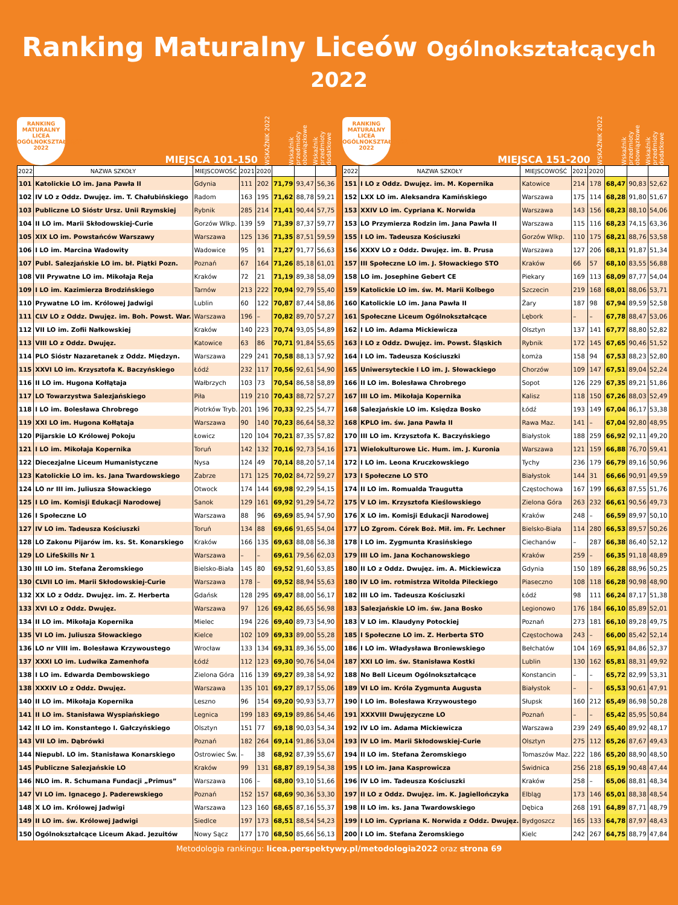Ranking Maturalny Liceów Ogólnokształcących 2022
RANKING
MATURALNY
LICEA OGÓLNOKSZTAŁCĄCE
2022
MIEJSCA 101-150
WSKAŹNIK 2022
Wskaźnik przedmioty obowiązkowe
Wskaźnik przedmioty dodatkowe
| 2022 | NAZWA SZKOŁY | MIEJSCOWOŚĆ | 2021 | 2020 | | | |
| --- | --- | --- | --- | --- | --- | --- | --- |
| 101 | Katolickie LO im. Jana Pawła II | Gdynia | 111 | 202 | 71,79 | 93,47 | 56,36 |
| 102 | IV LO z Oddz. Dwujęz. im. T. Chałubińskiego | Radom | 163 | 195 | 71,62 | 88,78 | 59,21 |
| 103 | Publiczne LO Sióstr Ursz. Unii Rzymskiej | Rybnik | 285 | 214 | 71,41 | 90,44 | 57,75 |
| 104 | II LO im. Marii Skłodowskiej-Curie | Gorzów Wlkp. | 139 | 59 | 71,39 | 87,37 | 59,77 |
| 105 | XIX LO im. Powstańców Warszawy | Warszawa | 125 | 136 | 71,35 | 87,51 | 59,59 |
| 106 | I LO im. Marcina Wadowity | Wadowice | 95 | 91 | 71,27 | 91,77 | 56,63 |
| 107 | Publ. Salezjańskie LO im. bł. Piątki Pozn. | Poznań | 67 | 164 | 71,26 | 85,18 | 61,01 |
| 108 | VII Prywatne LO im. Mikołaja Reja | Kraków | 72 | 21 | 71,19 | 89,38 | 58,09 |
| 109 | I LO im. Kazimierza Brodzińskiego | Tarnów | 213 | 222 | 70,94 | 92,79 | 55,40 |
| 110 | Prywatne LO im. Królowej Jadwigi | Lublin | 60 | 122 | 70,87 | 87,44 | 58,86 |
| 111 | CLV LO z Oddz. Dwujęz. im. Boh. Powst. War. | Warszawa | 196 | – | 70,82 | 89,70 | 57,27 |
| 112 | VII LO im. Zofii Nałkowskiej | Kraków | 140 | 223 | 70,74 | 93,05 | 54,89 |
| 113 | VIII LO z Oddz. Dwujęz. | Katowice | 63 | 86 | 70,71 | 91,84 | 55,65 |
| 114 | PLO Sióstr Nazaretanek z Oddz. Międzyn. | Warszawa | 229 | 241 | 70,58 | 88,13 | 57,92 |
| 115 | XXVI LO im. Krzysztofa K. Baczyńskiego | Łódź | 232 | 117 | 70,56 | 92,61 | 54,90 |
| 116 | II LO im. Hugona Kołłątaja | Wałbrzych | 103 | 73 | 70,54 | 86,58 | 58,89 |
| 117 | LO Towarzystwa Salezjańskiego | Piła | 119 | 210 | 70,43 | 88,72 | 57,27 |
| 118 | I LO im. Bolesława Chrobrego | Piotrków Tryb. | 201 | 196 | 70,33 | 92,25 | 54,77 |
| 119 | XXI LO im. Hugona Kołłątaja | Warszawa | 90 | 140 | 70,23 | 86,64 | 58,32 |
| 120 | Pijarskie LO Królowej Pokoju | Łowicz | 120 | 104 | 70,21 | 87,35 | 57,82 |
| 121 | I LO im. Mikołaja Kopernika | Toruń | 142 | 132 | 70,16 | 92,73 | 54,16 |
| 122 | Diecezjalne Liceum Humanistyczne | Nysa | 124 | 49 | 70,14 | 88,20 | 57,14 |
| 123 | Katolickie LO im. ks. Jana Twardowskiego | Zabrze | 171 | 125 | 70,02 | 84,72 | 59,27 |
| 124 | LO nr III im. Juliusza Słowackiego | Otwock | 174 | 144 | 69,98 | 92,29 | 54,15 |
| 125 | I LO im. Komisji Edukacji Narodowej | Sanok | 129 | 161 | 69,92 | 91,29 | 54,72 |
| 126 | I Społeczne LO | Warszawa | 88 | 96 | 69,69 | 85,94 | 57,90 |
| 127 | IV LO im. Tadeusza Kościuszki | Toruń | 134 | 88 | 69,66 | 91,65 | 54,04 |
| 128 | LO Zakonu Pijarów im. ks. St. Konarskiego | Kraków | 166 | 135 | 69,63 | 88,08 | 56,38 |
| 129 | LO LifeSkills Nr 1 | Warszawa | – | – | 69,61 | 79,56 | 62,03 |
| 130 | III LO im. Stefana Żeromskiego | Bielsko-Biała | 145 | 80 | 69,52 | 91,60 | 53,85 |
| 130 | CLVII LO im. Marii Skłodowskiej-Curie | Warszawa | 178 | – | 69,52 | 88,94 | 55,63 |
| 132 | XX LO z Oddz. Dwujęz. im. Z. Herberta | Gdańsk | 128 | 295 | 69,47 | 88,00 | 56,17 |
| 133 | XVI LO z Oddz. Dwujęz. | Warszawa | 97 | 126 | 69,42 | 86,65 | 56,98 |
| 134 | II LO im. Mikołaja Kopernika | Mielec | 194 | 226 | 69,40 | 89,73 | 54,90 |
| 135 | VI LO im. Juliusza Słowackiego | Kielce | 102 | 109 | 69,33 | 89,00 | 55,28 |
| 136 | LO nr VIII im. Bolesława Krzywoustego | Wrocław | 133 | 134 | 69,31 | 89,36 | 55,00 |
| 137 | XXXI LO im. Ludwika Zamenhofa | Łódź | 112 | 123 | 69,30 | 90,76 | 54,04 |
| 138 | I LO im. Edwarda Dembowskiego | Zielona Góra | 116 | 139 | 69,27 | 89,38 | 54,92 |
| 138 | XXXIV LO z Oddz. Dwujęz. | Warszawa | 135 | 101 | 69,27 | 89,17 | 55,06 |
| 140 | II LO im. Mikołaja Kopernika | Leszno | 96 | 154 | 69,20 | 90,93 | 53,77 |
| 141 | II LO im. Stanisława Wyspiańskiego | Legnica | 199 | 183 | 69,19 | 89,86 | 54,46 |
| 142 | II LO im. Konstantego I. Gałczyńskiego | Olsztyn | 151 | 77 | 69,18 | 90,03 | 54,34 |
| 143 | VII LO im. Dąbrówki | Poznań | 182 | 264 | 69,14 | 91,86 | 53,04 |
| 144 | Niepubl. LO im. Stanisława Konarskiego | Ostrowiec Św. | – | 38 | 68,92 | 87,39 | 55,67 |
| 145 | Publiczne Salezjańskie LO | Kraków | 99 | 131 | 68,87 | 89,19 | 54,38 |
| 146 | NLO im. R. Schumana Fundacji „Primus” | Warszawa | 106 | – | 68,80 | 93,10 | 51,66 |
| 147 | VI LO im. Ignacego J. Paderewskiego | Poznań | 152 | 157 | 68,69 | 90,36 | 53,30 |
| 148 | X LO im. Królowej Jadwigi | Warszawa | 123 | 160 | 68,65 | 87,16 | 55,37 |
| 149 | II LO im. św. Królowej Jadwigi | Siedlce | 197 | 173 | 68,51 | 88,54 | 54,23 |
| 150 | Ogólnokształcące Liceum Akad. Jezuitów | Nowy Sącz | 177 | 170 | 68,50 | 85,66 | 56,13 |
RANKING
MATURALNY
LICEA OGÓLNOKSZTAŁCĄCE
2022
MIEJSCA 151-200
WSKAŹNIK 2022
Wskaźnik przedmioty obowiązkowe
Wskaźnik przedmioty dodatkowe
| 2022 | NAZWA SZKOŁY | MIEJSCOWOŚĆ | 2021 | 2020 | | | |
| --- | --- | --- | --- | --- | --- | --- | --- |
| 151 | I LO z Oddz. Dwujęz. im. M. Kopernika | Katowice | 214 | 178 | 68,47 | 90,83 | 52,62 |
| 152 | LXX LO im. Aleksandra Kamińskiego | Warszawa | 175 | 114 | 68,28 | 91,80 | 51,67 |
| 153 | XXIV LO im. Cypriana K. Norwida | Warszawa | 143 | 156 | 68,23 | 88,10 | 54,06 |
| 153 | LO Przymierza Rodzin im. Jana Pawła II | Warszawa | 115 | 116 | 68,23 | 74,15 | 63,36 |
| 155 | I LO im. Tadeusza Kościuszki | Gorzów Wlkp. | 110 | 175 | 68,21 | 88,76 | 53,58 |
| 156 | XXXV LO z Oddz. Dwujęz. im. B. Prusa | Warszawa | 127 | 206 | 68,11 | 91,87 | 51,34 |
| 157 | III Społeczne LO im. J. Słowackiego STO | Kraków | 66 | 57 | 68,10 | 83,55 | 56,88 |
| 158 | LO im. Josephine Gebert CE | Piekary | 169 | 113 | 68,09 | 87,77 | 54,04 |
| 159 | Katolickie LO im. św. M. Marii Kolbego | Szczecin | 219 | 168 | 68,01 | 88,06 | 53,71 |
| 160 | Katolickie LO im. Jana Pawła II | Żary | 187 | 98 | 67,94 | 89,59 | 52,58 |
| 161 | Społeczne Liceum Ogólnokształcące | Lębork | – | – | 67,78 | 88,47 | 53,06 |
| 162 | I LO im. Adama Mickiewicza | Olsztyn | 137 | 141 | 67,77 | 88,80 | 52,82 |
| 163 | I LO z Oddz. Dwujęz. im. Powst. Śląskich | Rybnik | 172 | 145 | 67,65 | 90,46 | 51,52 |
| 164 | I LO im. Tadeusza Kościuszki | Łomża | 158 | 94 | 67,53 | 88,23 | 52,80 |
| 165 | Uniwersyteckie I LO im. J. Słowackiego | Chorzów | 109 | 147 | 67,51 | 89,04 | 52,24 |
| 166 | II LO im. Bolesława Chrobrego | Sopot | 126 | 229 | 67,35 | 89,21 | 51,86 |
| 167 | III LO im. Mikołaja Kopernika | Kalisz | 118 | 150 | 67,26 | 88,03 | 52,49 |
| 168 | Salezjańskie LO im. Księdza Bosko | Łódź | 193 | 149 | 67,04 | 86,17 | 53,38 |
| 168 | KPLO im. św. Jana Pawła II | Rawa Maz. | 141 | – | 67,04 | 92,80 | 48,95 |
| 170 | III LO im. Krzysztofa K. Baczyńskiego | Białystok | 188 | 259 | 66,92 | 92,11 | 49,20 |
| 171 | Wielokulturowe Lic. Hum. im. J. Kuronia | Warszawa | 121 | 159 | 66,88 | 76,70 | 59,41 |
| 172 | I LO im. Leona Kruczkowskiego | Tychy | 236 | 179 | 66,79 | 89,16 | 50,96 |
| 173 | I Społeczne LO STO | Białystok | 144 | 31 | 66,66 | 90,91 | 49,59 |
| 174 | II LO im. Romualda Traugutta | Częstochowa | 167 | 199 | 66,63 | 87,55 | 51,76 |
| 175 | V LO im. Krzysztofa Kieślowskiego | Zielona Góra | 263 | 232 | 66,61 | 90,56 | 49,73 |
| 176 | X LO im. Komisji Edukacji Narodowej | Kraków | 248 | – | 66,59 | 89,97 | 50,10 |
| 177 | LO Zgrom. Córek Boż. Mił. im. Fr. Lechner | Bielsko-Biała | 114 | 280 | 66,53 | 89,57 | 50,26 |
| 178 | I LO im. Zygmunta Krasińskiego | Ciechanów | – | 287 | 66,38 | 86,40 | 52,12 |
| 179 | III LO im. Jana Kochanowskiego | Kraków | 259 | – | 66,35 | 91,18 | 48,89 |
| 180 | II LO z Oddz. Dwujęz. im. A. Mickiewicza | Gdynia | 150 | 189 | 66,28 | 88,96 | 50,25 |
| 180 | IV LO im. rotmistrza Witolda Pileckiego | Piaseczno | 108 | 118 | 66,28 | 90,98 | 48,90 |
| 182 | III LO im. Tadeusza Kościuszki | Łódź | 98 | 111 | 66,24 | 87,17 | 51,38 |
| 183 | Salezjańskie LO im. św. Jana Bosko | Legionowo | 176 | 184 | 66,10 | 85,89 | 52,01 |
| 183 | V LO im. Klaudyny Potockiej | Poznań | 273 | 181 | 66,10 | 89,28 | 49,75 |
| 185 | I Społeczne LO im. Z. Herberta STO | Częstochowa | 243 | – | 66,00 | 85,42 | 52,14 |
| 186 | I LO im. Władysława Broniewskiego | Bełchatów | 104 | 169 | 65,91 | 84,86 | 52,37 |
| 187 | XXI LO im. św. Stanisława Kostki | Lublin | 130 | 162 | 65,81 | 88,31 | 49,92 |
| 188 | No Bell Liceum Ogólnokształcące | Konstancin | – | – | 65,72 | 82,99 | 53,31 |
| 189 | VI LO im. Króla Zygmunta Augusta | Białystok | – | – | 65,53 | 90,61 | 47,91 |
| 190 | I LO im. Bolesława Krzywoustego | Słupsk | 160 | 212 | 65,49 | 86,98 | 50,28 |
| 191 | XXXVIII Dwujęzyczne LO | Poznań | – | – | 65,42 | 85,95 | 50,84 |
| 192 | IV LO im. Adama Mickiewicza | Warszawa | 239 | 249 | 65,40 | 89,92 | 48,17 |
| 193 | IV LO im. Marii Skłodowskiej-Curie | Olsztyn | 275 | 112 | 65,26 | 87,67 | 49,43 |
| 194 | II LO im. Stefana Żeromskiego | Tomaszów Maz. | 222 | 186 | 65,20 | 88,90 | 48,50 |
| 195 | I LO im. Jana Kasprowicza | Świdnica | 256 | 218 | 65,19 | 90,48 | 47,44 |
| 196 | IV LO im. Tadeusza Kościuszki | Kraków | 258 | – | 65,06 | 88,81 | 48,34 |
| 197 | II LO z Oddz. Dwujęz. im. K. Jagiellończyka | Elbląg | 173 | 146 | 65,01 | 88,38 | 48,54 |
| 198 | II LO im. ks. Jana Twardowskiego | Dębica | 268 | 191 | 64,89 | 87,71 | 48,79 |
| 199 | I LO im. Cypriana K. Norwida z Oddz. Dwujęz. | Bydgoszcz | 165 | 133 | 64,78 | 87,97 | 48,43 |
| 200 | I LO im. Stefana Żeromskiego | Kielc | 242 | 267 | 64,75 | 88,79 | 47,84 |
Metodologia rankingu: licea.perspektywy.pl/metodologia2022 oraz strona 69